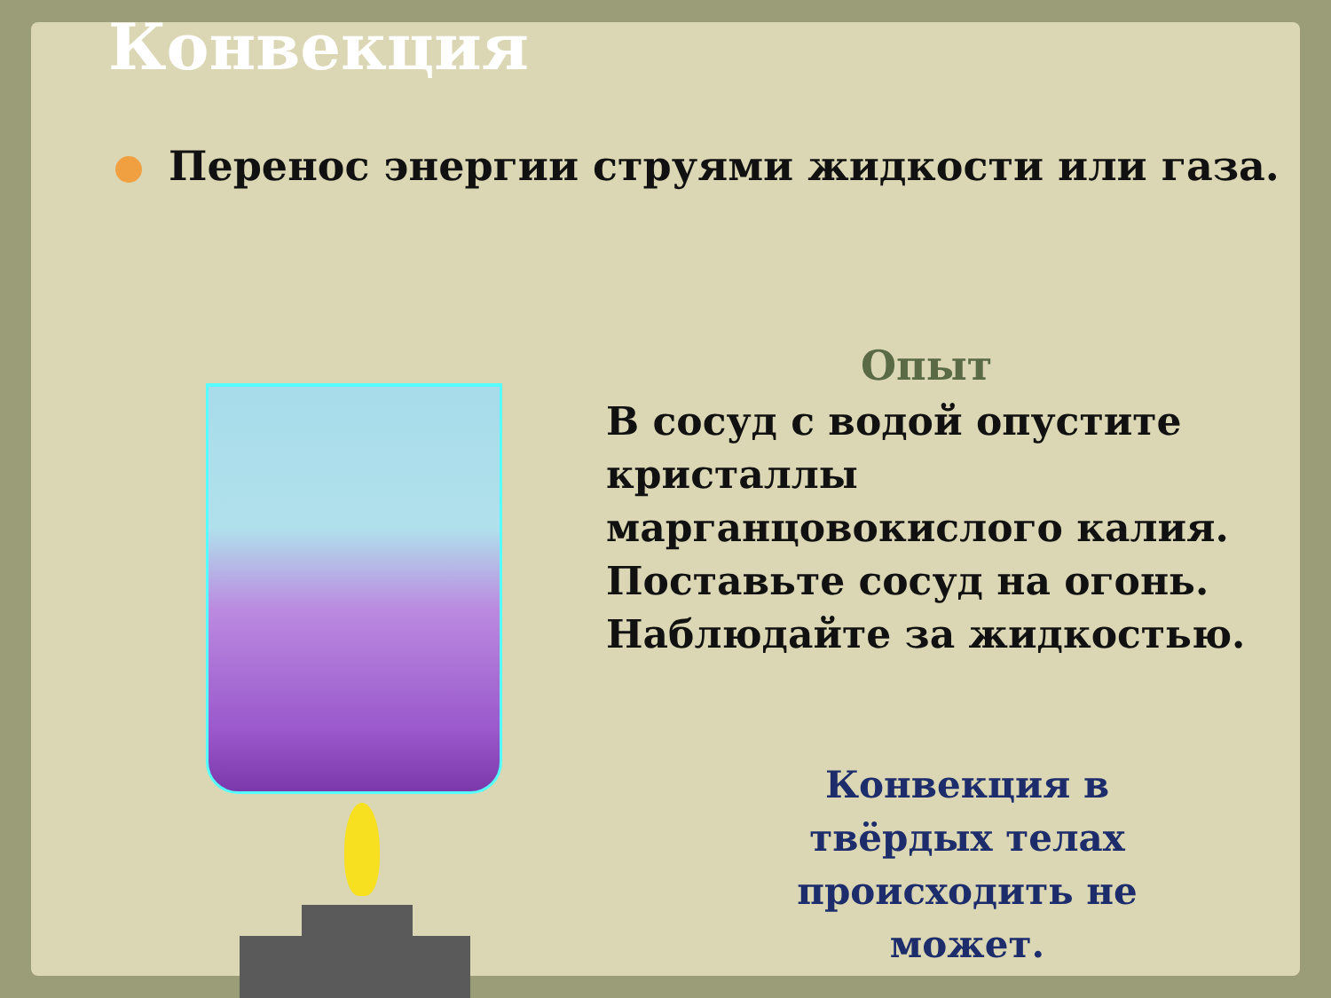Конвекция
Перенос энергии струями жидкости или газа.
Опыт
В сосуд с водой опустите
кристаллы
марганцовокислого калия.
Поставьте сосуд на огонь.
Наблюдайте за жидкостью.
Конвекция в твёрдых телах происходить не может.